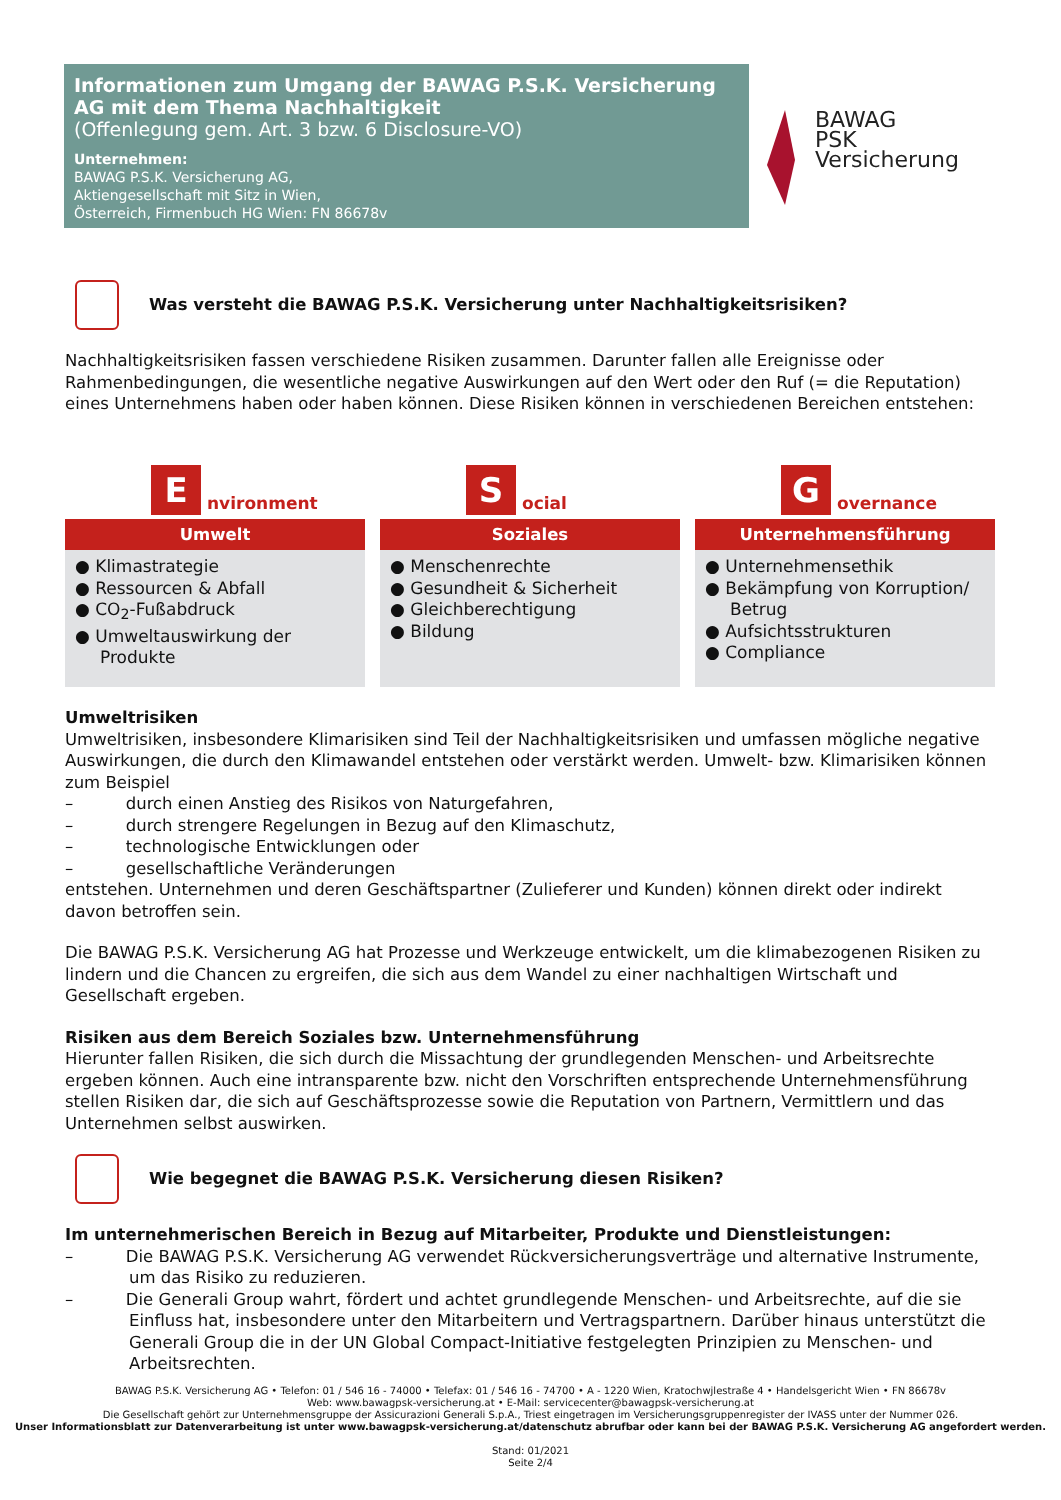Informationen zum Umgang der BAWAG P.S.K. Versicherung AG mit dem Thema Nachhaltigkeit
(Offenlegung gem. Art. 3 bzw. 6 Disclosure-VO)
Unternehmen:
BAWAG P.S.K. Versicherung AG,
Aktiengesellschaft mit Sitz in Wien,
Österreich, Firmenbuch HG Wien: FN 86678v
BAWAG
PSK
Versicherung
Was versteht die BAWAG P.S.K. Versicherung unter Nachhaltigkeitsrisiken?
Nachhaltigkeitsrisiken fassen verschiedene Risiken zusammen. Darunter fallen alle Ereignisse oder Rahmenbedingungen, die wesentliche negative Auswirkungen auf den Wert oder den Ruf (= die Reputation) eines Unternehmens haben oder haben können. Diese Risiken können in verschiedenen Bereichen entstehen:
Environment
Umwelt
● Klimastrategie
● Ressourcen & Abfall
● CO<sub>2</sub>-Fußabdruck
● Umweltauswirkung der Produkte
Social
Soziales
● Menschenrechte
● Gesundheit & Sicherheit
● Gleichberechtigung
● Bildung
Governance
Unternehmensführung
● Unternehmensethik
● Bekämpfung von Korruption/ Betrug
● Aufsichtsstrukturen
● Compliance
Umweltrisiken
Umweltrisiken, insbesondere Klimarisiken sind Teil der Nachhaltigkeitsrisiken und umfassen mögliche negative Auswirkungen, die durch den Klimawandel entstehen oder verstärkt werden. Umwelt- bzw. Klimarisiken können zum Beispiel
– durch einen Anstieg des Risikos von Naturgefahren,
– durch strengere Regelungen in Bezug auf den Klimaschutz,
– technologische Entwicklungen oder
– gesellschaftliche Veränderungen
entstehen. Unternehmen und deren Geschäftspartner (Zulieferer und Kunden) können direkt oder indirekt davon betroffen sein.
Die BAWAG P.S.K. Versicherung AG hat Prozesse und Werkzeuge entwickelt, um die klimabezogenen Risiken zu lindern und die Chancen zu ergreifen, die sich aus dem Wandel zu einer nachhaltigen Wirtschaft und Gesellschaft ergeben.
Risiken aus dem Bereich Soziales bzw. Unternehmensführung
Hierunter fallen Risiken, die sich durch die Missachtung der grundlegenden Menschen- und Arbeitsrechte ergeben können. Auch eine intransparente bzw. nicht den Vorschriften entsprechende Unternehmensführung stellen Risiken dar, die sich auf Geschäftsprozesse sowie die Reputation von Partnern, Vermittlern und das Unternehmen selbst auswirken.
Wie begegnet die BAWAG P.S.K. Versicherung diesen Risiken?
Im unternehmerischen Bereich in Bezug auf Mitarbeiter, Produkte und Dienstleistungen:
– Die BAWAG P.S.K. Versicherung AG verwendet Rückversicherungsverträge und alternative Instrumente, um das Risiko zu reduzieren.
– Die Generali Group wahrt, fördert und achtet grundlegende Menschen- und Arbeitsrechte, auf die sie Einfluss hat, insbesondere unter den Mitarbeitern und Vertragspartnern. Darüber hinaus unterstützt die Generali Group die in der UN Global Compact-Initiative festgelegten Prinzipien zu Menschen- und Arbeitsrechten.
BAWAG P.S.K. Versicherung AG • Telefon: 01 / 546 16 - 74000 • Telefax: 01 / 546 16 - 74700 • A - 1220 Wien, Kratochwjlestraße 4 • Handelsgericht Wien • FN 86678v
Web: www.bawagpsk-versicherung.at • E-Mail: servicecenter@bawagpsk-versicherung.at
Die Gesellschaft gehört zur Unternehmensgruppe der Assicurazioni Generali S.p.A., Triest eingetragen im Versicherungsgruppenregister der IVASS unter der Nummer 026.
Unser Informationsblatt zur Datenverarbeitung ist unter www.bawagpsk-versicherung.at/datenschutz abrufbar oder kann bei der BAWAG P.S.K. Versicherung AG angefordert werden.
Stand: 01/2021
Seite 2/4